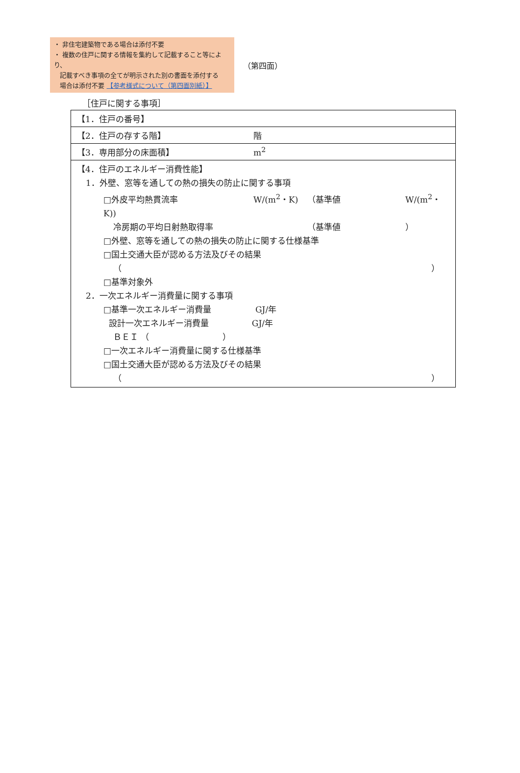・ 非住宅建築物である場合は添付不要
・ 複数の住戸に関する情報を集約して記載すること等により、
記載すべき事項の全てが明示された別の書面を添付する
場合は添付不要 【参考様式について（第四面別紙）】
（第四面）
［住戸に関する事項］
| 【1．住戸の番号】 |
| 【2．住戸の存する階】 階 |
| 【3．専用部分の床面積】 m<sup>2</sup> |
| 【4．住戸のエネルギー消費性能】 1．外壁、窓等を通しての熱の損失の防止に関する事項 □外皮平均熱貫流率 W/(m<sup>2</sup>・K) （基準値 W/(m<sup>2</sup>・K)) 冷房期の平均日射熱取得率 （基準値 ） □外壁、窓等を通しての熱の損失の防止に関する仕様基準 □国土交通大臣が認める方法及びその結果 （ ） □基準対象外 2．一次エネルギー消費量に関する事項 □基準一次エネルギー消費量 GJ/年 設計一次エネルギー消費量 GJ/年 ＢＥＩ （ ） □一次エネルギー消費量に関する仕様基準 □国土交通大臣が認める方法及びその結果 （ ） |